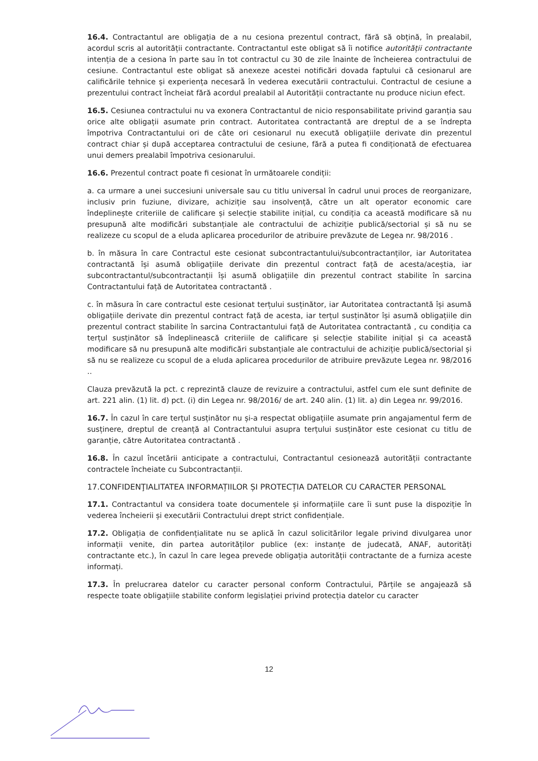16.4. Contractantul are obligația de a nu cesiona prezentul contract, fără să obțină, în prealabil, acordul scris al autorității contractante. Contractantul este obligat să îi notifice autorității contractante intenția de a cesiona în parte sau în tot contractul cu 30 de zile înainte de încheierea contractului de cesiune. Contractantul este obligat să anexeze acestei notificări dovada faptului că cesionarul are calificările tehnice și experiența necesară în vederea executării contractului. Contractul de cesiune a prezentului contract încheiat fără acordul prealabil al Autorității contractante nu produce niciun efect.
16.5. Cesiunea contractului nu va exonera Contractantul de nicio responsabilitate privind garanția sau orice alte obligații asumate prin contract. Autoritatea contractantă are dreptul de a se îndrepta împotriva Contractantului ori de câte ori cesionarul nu execută obligațiile derivate din prezentul contract chiar și după acceptarea contractului de cesiune, fără a putea fi condiționată de efectuarea unui demers prealabil împotriva cesionarului.
16.6. Prezentul contract poate fi cesionat în următoarele condiții:
a. ca urmare a unei succesiuni universale sau cu titlu universal în cadrul unui proces de reorganizare, inclusiv prin fuziune, divizare, achiziție sau insolvență, către un alt operator economic care îndeplinește criteriile de calificare și selecție stabilite inițial, cu condiția ca această modificare să nu presupună alte modificări substanțiale ale contractului de achiziție publică/sectorial și să nu se realizeze cu scopul de a eluda aplicarea procedurilor de atribuire prevăzute de Legea nr. 98/2016 .
b. în măsura în care Contractul este cesionat subcontractantului/subcontractanților, iar Autoritatea contractantă își asumă obligațiile derivate din prezentul contract față de acesta/aceștia, iar subcontractantul/subcontractanții își asumă obligațiile din prezentul contract stabilite în sarcina Contractantului față de Autoritatea contractantă .
c. în măsura în care contractul este cesionat terțului susținător, iar Autoritatea contractantă își asumă obligațiile derivate din prezentul contract față de acesta, iar terțul susținător își asumă obligațiile din prezentul contract stabilite în sarcina Contractantului față de Autoritatea contractantă , cu condiția ca terțul susținător să îndeplinească criteriile de calificare și selecție stabilite inițial și ca această modificare să nu presupună alte modificări substanțiale ale contractului de achiziție publică/sectorial și să nu se realizeze cu scopul de a eluda aplicarea procedurilor de atribuire prevăzute Legea nr. 98/2016 ..
Clauza prevăzută la pct. c reprezintă clauze de revizuire a contractului, astfel cum ele sunt definite de art. 221 alin. (1) lit. d) pct. (i) din Legea nr. 98/2016/ de art. 240 alin. (1) lit. a) din Legea nr. 99/2016.
16.7. În cazul în care terțul susținător nu și-a respectat obligațiile asumate prin angajamentul ferm de susținere, dreptul de creanță al Contractantului asupra terțului susținător este cesionat cu titlu de garanție, către Autoritatea contractantă .
16.8. În cazul încetării anticipate a contractului, Contractantul cesionează autorității contractante contractele încheiate cu Subcontractanții.
17.CONFIDENŢIALITATEA INFORMAȚIILOR ȘI PROTECȚIA DATELOR CU CARACTER PERSONAL
17.1. Contractantul va considera toate documentele și informațiile care îi sunt puse la dispoziție în vederea încheierii și executării Contractului drept strict confidențiale.
17.2. Obligația de confidențialitate nu se aplică în cazul solicitărilor legale privind divulgarea unor informații venite, din partea autorităților publice (ex: instanțe de judecată, ANAF, autorități contractante etc.), în cazul în care legea prevede obligația autorității contractante de a furniza aceste informați.
17.3. În prelucrarea datelor cu caracter personal conform Contractului, Părțile se angajează să respecte toate obligațiile stabilite conform legislației privind protecția datelor cu caracter
12